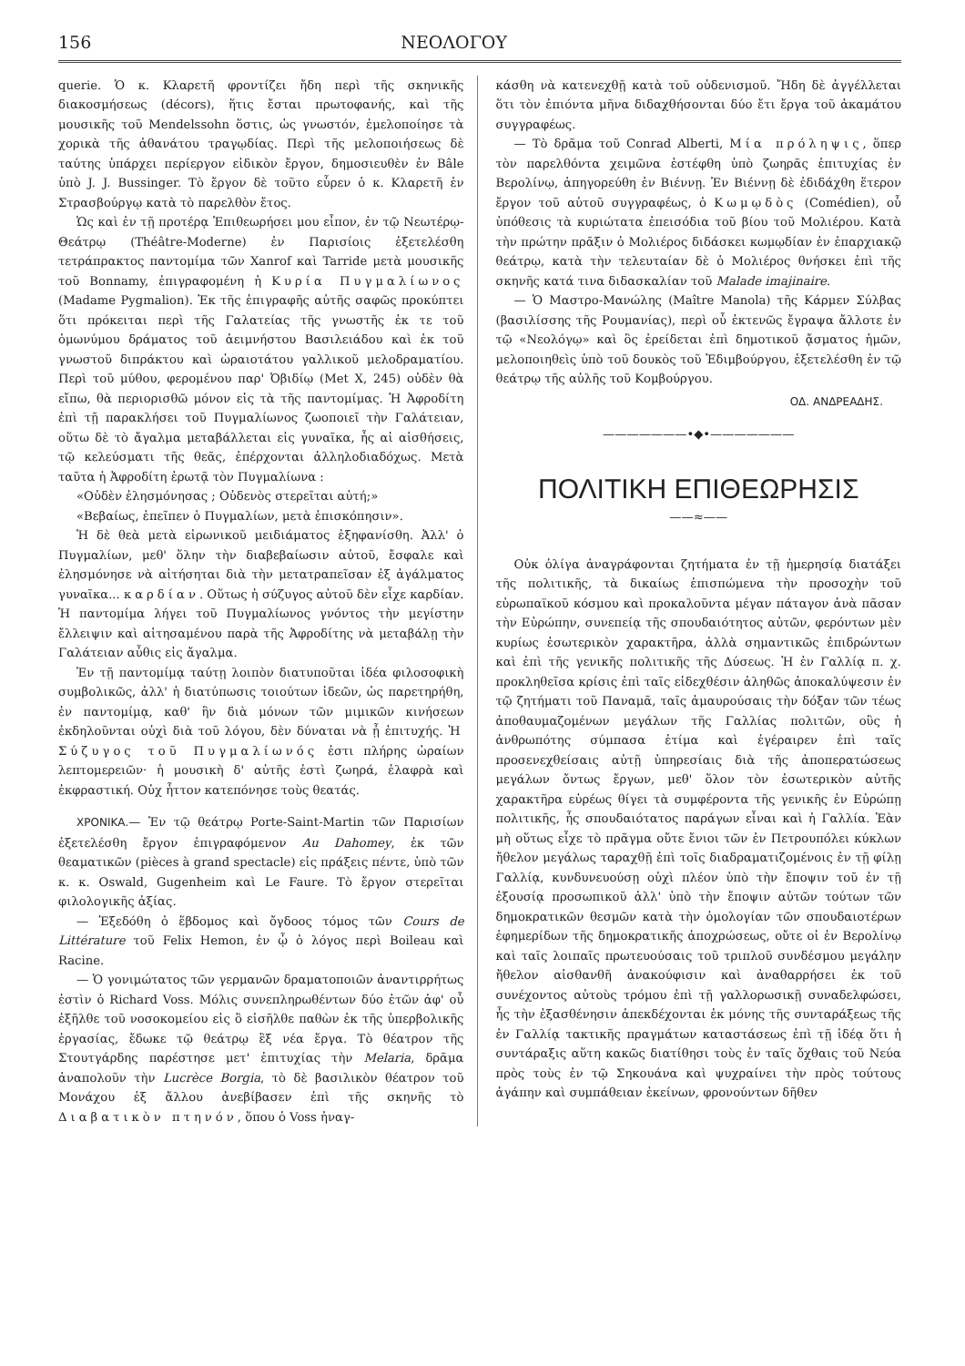156 ΝΕΟΛΟΓΟΥ
querie. Ὁ κ. Κλαρετῆ φροντίζει ἤδη περὶ τῆς σκηνικῆς διακοσμήσεως (décors), ἥτις ἔσται πρωτοφανής, καὶ τῆς μουσικῆς τοῦ Mendelssohn ὅστις, ὡς γνωστόν, ἐμελοποίησε τὰ χορικὰ τῆς ἀθανάτου τραγῳδίας. Περὶ τῆς μελοποιήσεως δὲ ταύτης ὑπάρχει περίεργον εἰδικὸν ἔργον, δημοσιευθὲν ἐν Bâle ὑπὸ J. J. Bussinger. Τὸ ἔργον δὲ τοῦτο εὗρεν ὁ κ. Κλαρετῆ ἐν Στρασβούργῳ κατὰ τὸ παρελθὸν ἔτος.
Ὡς καὶ ἐν τῇ προτέρᾳ Ἐπιθεωρήσει μου εἶπον, ἐν τῷ Νεωτέρῳ-Θεάτρῳ (Théâtre-Moderne) ἐν Παρισίοις ἐξετελέσθη τετράπρακτος παντομίμα τῶν Xanrof καὶ Tarride μετὰ μουσικῆς τοῦ Bonnamy, ἐπιγραφομένη ἡ Κυρία Πυγμαλίωνος (Madame Pygmalion). Ἐκ τῆς ἐπιγραφῆς αὐτῆς σαφῶς προκύπτει ὅτι πρόκειται περὶ τῆς Γαλατείας τῆς γνωστῆς ἐκ τε τοῦ ὁμωνύμου δράματος τοῦ ἀειμνήστου Βασιλειάδου καὶ ἐκ τοῦ γνωστοῦ διπράκτου καὶ ὡραιοτάτου γαλλικοῦ μελοδραματίου. Περὶ τοῦ μύθου, φερομένου παρ' Ὀβιδίῳ (Met X, 245) οὐδὲν θὰ εἴπω, θὰ περιορισθῶ μόνον εἰς τὰ τῆς παντομίμας. Ἡ Ἀφροδίτη ἐπὶ τῇ παρακλήσει τοῦ Πυγμαλίωνος ζωοποιεῖ τὴν Γαλάτειαν, οὕτω δὲ τὸ ἄγαλμα μεταβάλλεται εἰς γυναῖκα, ἧς αἱ αἰσθήσεις, τῷ κελεύσματι τῆς θεᾶς, ἐπέρχονται ἀλληλοδιαδόχως. Μετὰ ταῦτα ἡ Ἀφροδίτη ἐρωτᾷ τὸν Πυγμαλίωνα :
«Οὐδὲν ἐλησμόνησας ; Οὐδενὸς στερεῖται αὐτή;»
«Βεβαίως, ἐπεῖπεν ὁ Πυγμαλίων, μετὰ ἐπισκόπησιν».
Ἡ δὲ θεὰ μετὰ εἰρωνικοῦ μειδιάματος ἐξηφανίσθη. Ἀλλ' ὁ Πυγμαλίων, μεθ' ὅλην τὴν διαβεβαίωσιν αὐτοῦ, ἔσφαλε καὶ ἐλησμόνησε νὰ αἰτήσηται διὰ τὴν μετατραπεῖσαν ἐξ ἀγάλματος γυναῖκα... καρδίαν. Οὕτως ἡ σύζυγος αὐτοῦ δὲν εἶχε καρδίαν. Ἡ παντομίμα λήγει τοῦ Πυγμαλίωνος γνόντος τὴν μεγίστην ἔλλειψιν καὶ αἰτησαμένου παρὰ τῆς Ἀφροδίτης νὰ μεταβάλῃ τὴν Γαλάτειαν αὖθις εἰς ἄγαλμα.
Ἐν τῇ παντομίμᾳ ταύτῃ λοιπὸν διατυποῦται ἰδέα φιλοσοφικὴ συμβολικῶς, ἀλλ' ἡ διατύπωσις τοιούτων ἰδεῶν, ὡς παρετηρήθη, ἐν παντομίμᾳ, καθ' ἣν διὰ μόνων τῶν μιμικῶν κινήσεων ἐκδηλοῦνται οὐχὶ διὰ τοῦ λόγου, δὲν δύναται νὰ ᾖ ἐπιτυχής. Ἡ Σύζυγος τοῦ Πυγμαλίωνός ἐστι πλήρης ὡραίων λεπτομερειῶν· ἡ μουσικὴ δ' αὐτῆς ἐστὶ ζωηρά, ἐλαφρὰ καὶ ἐκφραστική. Οὐχ ἧττον κατεπόνησε τοὺς θεατάς.
ΧΡΟΝΙΚΑ.— Ἐν τῷ θεάτρῳ Porte-Saint-Martin τῶν Παρισίων ἐξετελέσθη ἔργον ἐπιγραφόμενον Au Dahomey, ἐκ τῶν θεαματικῶν (pièces à grand spectacle) εἰς πράξεις πέντε, ὑπὸ τῶν κ. κ. Oswald, Gugenheim καὶ Le Faure. Τὸ ἔργον στερεῖται φιλολογικῆς ἀξίας.
— Ἐξεδόθη ὁ ἕβδομος καὶ ὄγδοος τόμος τῶν Cours de Littérature τοῦ Felix Hemon, ἐν ᾧ ὁ λόγος περὶ Boileau καὶ Racine.
— Ὁ γονιμώτατος τῶν γερμανῶν δραματοποιῶν ἀναντιρρήτως ἐστὶν ὁ Richard Voss. Μόλις συνεπληρωθέντων δύο ἐτῶν ἀφ' οὗ ἐξῆλθε τοῦ νοσοκομείου εἰς ὃ εἰσῆλθε παθὼν ἐκ τῆς ὑπερβολικῆς ἐργασίας, ἔδωκε τῷ θεάτρῳ ἓξ νέα ἔργα. Τὸ θέατρον τῆς Στουτγάρδης παρέστησε μετ' ἐπιτυχίας τὴν Melaria, δρᾶμα ἀναπολοῦν τὴν Lucrèce Borgia, τὸ δὲ βασιλικὸν θέατρον τοῦ Μονάχου ἐξ ἄλλου ἀνεβίβασεν ἐπὶ τῆς σκηνῆς τὸ Διαβατικὸν πτηνόν, ὅπου ὁ Voss ἠναγ-
κάσθη νὰ κατενεχθῇ κατὰ τοῦ οὐδενισμοῦ. Ἤδη δὲ ἀγγέλλεται ὅτι τὸν ἐπιόντα μῆνα διδαχθήσονται δύο ἔτι ἔργα τοῦ ἀκαμάτου συγγραφέως.
— Τὸ δρᾶμα τοῦ Conrad Alberti, Μία πρόληψις, ὅπερ τὸν παρελθόντα χειμῶνα ἐστέφθη ὑπὸ ζωηρᾶς ἐπιτυχίας ἐν Βερολίνῳ, ἀπηγορεύθη ἐν Βιέννῃ. Ἐν Βιέννῃ δὲ ἐδιδάχθη ἕτερον ἔργον τοῦ αὐτοῦ συγγραφέως, ὁ Κωμῳδὸς (Comédien), οὗ ὑπόθεσις τὰ κυριώτατα ἐπεισόδια τοῦ βίου τοῦ Μολιέρου. Κατὰ τὴν πρώτην πρᾶξιν ὁ Μολιέρος διδάσκει κωμῳδίαν ἐν ἐπαρχιακῷ θεάτρῳ, κατὰ τὴν τελευταίαν δὲ ὁ Μολιέρος θνήσκει ἐπὶ τῆς σκηνῆς κατά τινα διδασκαλίαν τοῦ Malade imajinaire.
— Ὁ Μαστρο-Μανώλης (Maître Manola) τῆς Κάρμεν Σύλβας (βασιλίσσης τῆς Ρουμανίας), περὶ οὗ ἐκτενῶς ἔγραψα ἄλλοτε ἐν τῷ «Νεολόγῳ» καὶ ὃς ἐρείδεται ἐπὶ δημοτικοῦ ᾄσματος ἡμῶν, μελοποιηθεὶς ὑπὸ τοῦ δουκὸς τοῦ Ἐδιμβούργου, ἐξετελέσθη ἐν τῷ θεάτρῳ τῆς αὐλῆς τοῦ Κομβούργου.
ΟΔ. ΑΝΔΡΕΑΔΗΣ.
———————•◆•———————
ΠΟΛΙΤΙΚΗ ΕΠΙΘΕΩΡΗΣΙΣ
——≈——
Οὐκ ὀλίγα ἀναγράφονται ζητήματα ἐν τῇ ἡμερησίᾳ διατάξει τῆς πολιτικῆς, τὰ δικαίως ἐπισπώμενα τὴν προσοχὴν τοῦ εὐρωπαϊκοῦ κόσμου καὶ προκαλοῦντα μέγαν πάταγον ἀνὰ πᾶσαν τὴν Εὐρώπην, συνεπείᾳ τῆς σπουδαιότητος αὐτῶν, φερόντων μὲν κυρίως ἐσωτερικὸν χαρακτῆρα, ἀλλὰ σημαντικῶς ἐπιδρώντων καὶ ἐπὶ τῆς γενικῆς πολιτικῆς τῆς Δύσεως. Ἡ ἐν Γαλλίᾳ π. χ. προκληθεῖσα κρίσις ἐπὶ ταῖς εἰδεχθέσιν ἀληθῶς ἀποκαλύψεσιν ἐν τῷ ζητήματι τοῦ Παναμᾶ, ταῖς ἀμαυρούσαις τὴν δόξαν τῶν τέως ἀποθαυμαζομένων μεγάλων τῆς Γαλλίας πολιτῶν, οὓς ἡ ἀνθρωπότης σύμπασα ἐτίμα καὶ ἐγέραιρεν ἐπὶ ταῖς προσενεχθείσαις αὐτῇ ὑπηρεσίαις διὰ τῆς ἀποπερατώσεως μεγάλων ὄντως ἔργων, μεθ' ὅλον τὸν ἐσωτερικὸν αὐτῆς χαρακτῆρα εὐρέως θίγει τὰ συμφέροντα τῆς γενικῆς ἐν Εὐρώπῃ πολιτικῆς, ἧς σπουδαιότατος παράγων εἶναι καὶ ἡ Γαλλία. Ἐὰν μὴ οὕτως εἶχε τὸ πρᾶγμα οὔτε ἔνιοι τῶν ἐν Πετρουπόλει κύκλων ἤθελον μεγάλως ταραχθῇ ἐπὶ τοῖς διαδραματιζομένοις ἐν τῇ φίλῃ Γαλλίᾳ, κυνδυνευούσῃ οὐχὶ πλέον ὑπὸ τὴν ἔποψιν τοῦ ἐν τῇ ἐξουσίᾳ προσωπικοῦ ἀλλ' ὑπὸ τὴν ἔποψιν αὐτῶν τούτων τῶν δημοκρατικῶν θεσμῶν κατὰ τὴν ὁμολογίαν τῶν σπουδαιοτέρων ἐφημερίδων τῆς δημοκρατικῆς ἀποχρώσεως, οὔτε οἱ ἐν Βερολίνῳ καὶ ταῖς λοιπαῖς πρωτευούσαις τοῦ τριπλοῦ συνδέσμου μεγάλην ἤθελον αἰσθανθῆ ἀνακούφισιν καὶ ἀναθαρρήσει ἐκ τοῦ συνέχοντος αὐτοὺς τρόμου ἐπὶ τῇ γαλλορωσικῇ συναδελφώσει, ἧς τὴν ἐξασθένησιν ἀπεκδέχονται ἐκ μόνης τῆς συνταράξεως τῆς ἐν Γαλλίᾳ τακτικῆς πραγμάτων καταστάσεως ἐπὶ τῇ ἰδέᾳ ὅτι ἡ συντάραξις αὕτη κακῶς διατίθησι τοὺς ἐν ταῖς ὄχθαις τοῦ Νεύα πρὸς τοὺς ἐν τῷ Σηκουάνα καὶ ψυχραίνει τὴν πρὸς τούτους ἀγάπην καὶ συμπάθειαν ἐκείνων, φρονούντων δῆθεν